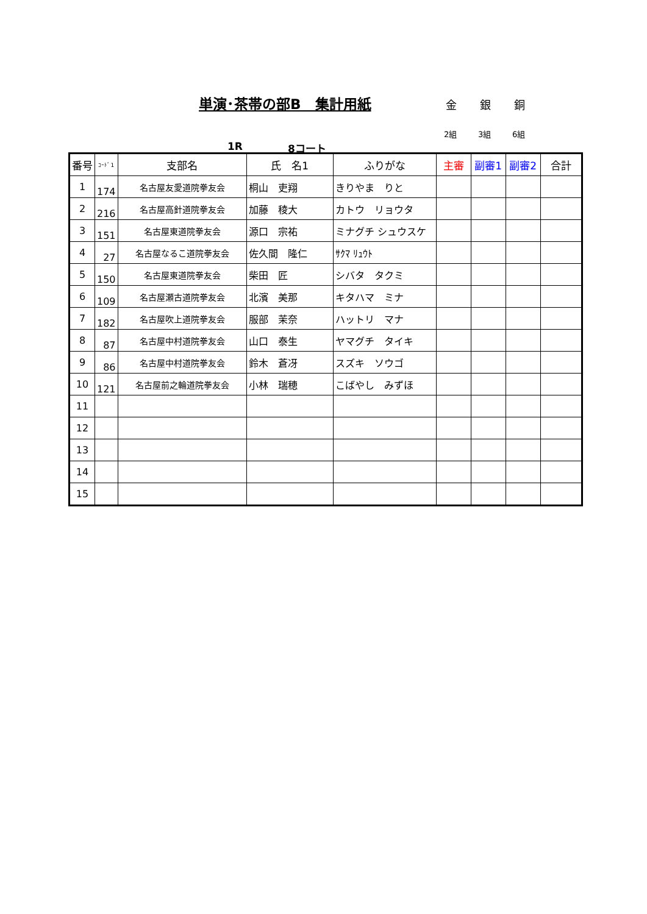単演･茶帯の部B　集計用紙 金 銀 銅
2組 3組 6組
1R 8コート
| 番号 | ｺｰﾄﾞ1 | 支部名 | 氏 名1 | ふりがな | 主審 | 副審1 | 副審2 | 合計 |
| --- | --- | --- | --- | --- | --- | --- | --- | --- |
| 1 | 174 | 名古屋友愛道院拳友会 | 桐山 吏翔 | きりやま りと | | | | |
| 2 | 216 | 名古屋高針道院拳友会 | 加藤 稜大 | カトウ リョウタ | | | | |
| 3 | 151 | 名古屋東道院拳友会 | 源口 宗祐 | ミナグチ シュウスケ | | | | |
| 4 | 27 | 名古屋なるこ道院拳友会 | 佐久間 隆仁 | ｻｸﾏ ﾘｭｳﾄ | | | | |
| 5 | 150 | 名古屋東道院拳友会 | 柴田 匠 | シバタ タクミ | | | | |
| 6 | 109 | 名古屋瀬古道院拳友会 | 北濱 美那 | キタハマ ミナ | | | | |
| 7 | 182 | 名古屋吹上道院拳友会 | 服部 茉奈 | ハットリ マナ | | | | |
| 8 | 87 | 名古屋中村道院拳友会 | 山口 泰生 | ヤマグチ タイキ | | | | |
| 9 | 86 | 名古屋中村道院拳友会 | 鈴木 蒼冴 | スズキ ソウゴ | | | | |
| 10 | 121 | 名古屋前之輪道院拳友会 | 小林 瑞穂 | こばやし みずほ | | | | |
| 11 | | | | | | | | |
| 12 | | | | | | | | |
| 13 | | | | | | | | |
| 14 | | | | | | | | |
| 15 | | | | | | | | |